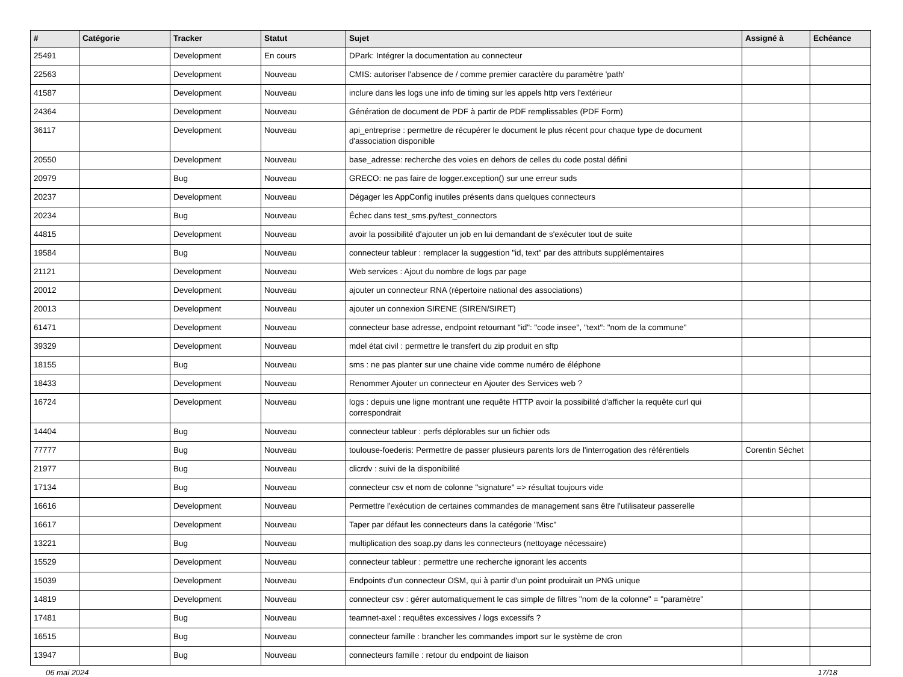| # | Catégorie | Tracker | Statut | Sujet | Assigné à | Echéance |
| --- | --- | --- | --- | --- | --- | --- |
| 25491 | | Development | En cours | DPark: Intégrer la documentation au connecteur | | |
| 22563 | | Development | Nouveau | CMIS: autoriser l'absence de / comme premier caractère du paramètre 'path' | | |
| 41587 | | Development | Nouveau | inclure dans les logs une info de timing sur les appels http vers l'extérieur | | |
| 24364 | | Development | Nouveau | Génération de document de PDF à partir de PDF remplissables (PDF Form) | | |
| 36117 | | Development | Nouveau | api_entreprise : permettre de récupérer le document le plus récent pour chaque type de document d'association disponible | | |
| 20550 | | Development | Nouveau | base_adresse: recherche des voies en dehors de celles du code postal défini | | |
| 20979 | | Bug | Nouveau | GRECO: ne pas faire de logger.exception() sur une erreur suds | | |
| 20237 | | Development | Nouveau | Dégager les AppConfig inutiles présents dans quelques connecteurs | | |
| 20234 | | Bug | Nouveau | Échec dans test_sms.py/test_connectors | | |
| 44815 | | Development | Nouveau | avoir la possibilité d'ajouter un job en lui demandant de s'exécuter tout de suite | | |
| 19584 | | Bug | Nouveau | connecteur tableur : remplacer la suggestion "id, text" par des attributs supplémentaires | | |
| 21121 | | Development | Nouveau | Web services : Ajout du nombre de logs par page | | |
| 20012 | | Development | Nouveau | ajouter un connecteur RNA (répertoire national des associations) | | |
| 20013 | | Development | Nouveau | ajouter un connexion SIRENE (SIREN/SIRET) | | |
| 61471 | | Development | Nouveau | connecteur base adresse, endpoint retournant "id": "code insee", "text": "nom de la commune" | | |
| 39329 | | Development | Nouveau | mdel état civil : permettre le transfert du zip produit en sftp | | |
| 18155 | | Bug | Nouveau | sms : ne pas planter sur une chaine vide comme numéro de éléphone | | |
| 18433 | | Development | Nouveau | Renommer Ajouter un connecteur en Ajouter des Services web ? | | |
| 16724 | | Development | Nouveau | logs : depuis une ligne montrant une requête HTTP avoir la possibilité d'afficher la requête curl qui correspondrait | | |
| 14404 | | Bug | Nouveau | connecteur tableur : perfs déplorables sur un fichier ods | | |
| 77777 | | Bug | Nouveau | toulouse-foederis: Permettre de passer plusieurs parents lors de l'interrogation des référentiels | Corentin Séchet | |
| 21977 | | Bug | Nouveau | clicrdv : suivi de la disponibilité | | |
| 17134 | | Bug | Nouveau | connecteur csv et nom de colonne "signature" => résultat toujours vide | | |
| 16616 | | Development | Nouveau | Permettre l'exécution de certaines commandes de management sans être l'utilisateur passerelle | | |
| 16617 | | Development | Nouveau | Taper par défaut les connecteurs dans la catégorie "Misc" | | |
| 13221 | | Bug | Nouveau | multiplication des soap.py dans les connecteurs (nettoyage nécessaire) | | |
| 15529 | | Development | Nouveau | connecteur tableur : permettre une recherche ignorant les accents | | |
| 15039 | | Development | Nouveau | Endpoints d'un connecteur OSM, qui à partir d'un point produirait un PNG unique | | |
| 14819 | | Development | Nouveau | connecteur csv : gérer automatiquement le cas simple de filtres "nom de la colonne" = "paramètre" | | |
| 17481 | | Bug | Nouveau | teamnet-axel : requêtes excessives / logs excessifs ? | | |
| 16515 | | Bug | Nouveau | connecteur famille : brancher les commandes import sur le système de cron | | |
| 13947 | | Bug | Nouveau | connecteurs famille : retour du endpoint de liaison | | |
06 mai 2024 17/18